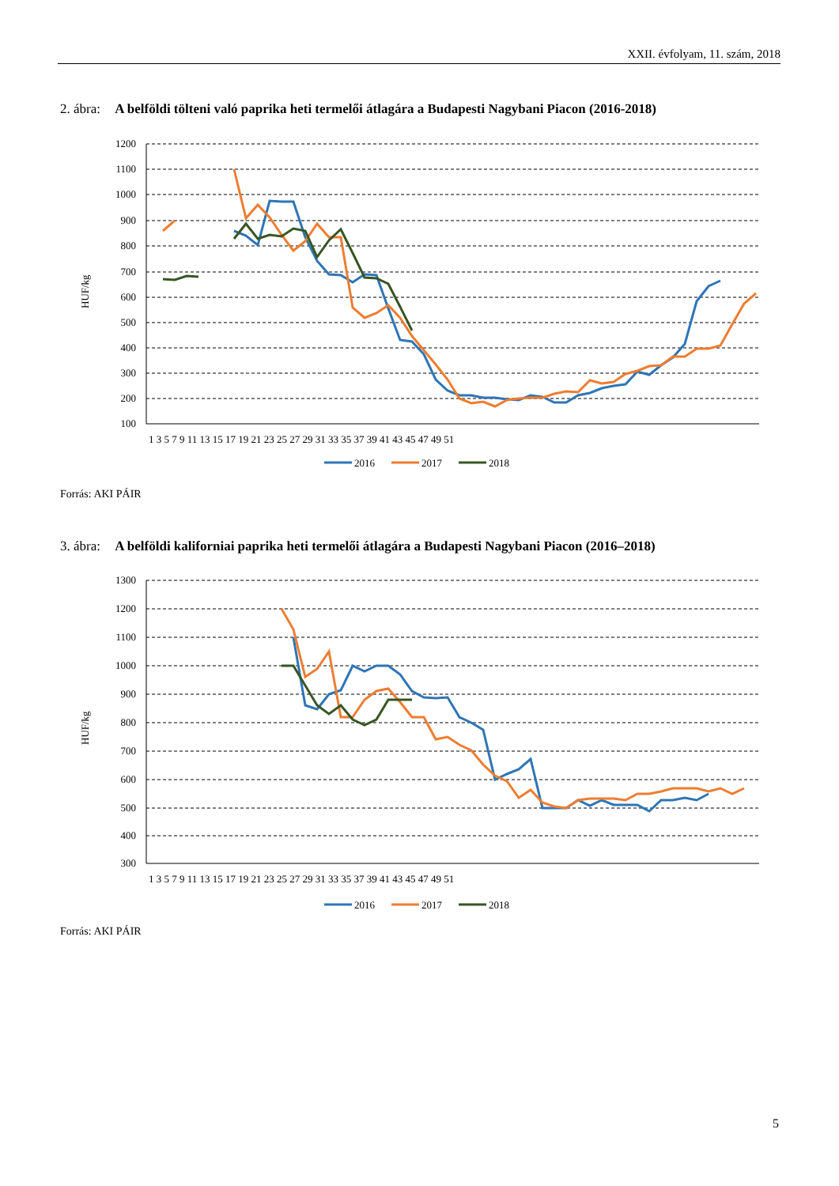XXII. évfolyam, 11. szám, 2018
2. ábra: A belföldi tölteni való paprika heti termelői átlagára a Budapesti Nagybani Piacon (2016-2018)
1200
1100
1000
900
800
700
600
500
400
300
200
100
HUF/kg
1 3 5 7 9 11 13 15 17 19 21 23 25 27 29 31 33 35 37 39 41 43 45 47 49 51
2016
2017
2018
Forrás: AKI PÁIR
3. ábra: A belföldi kaliforniai paprika heti termelői átlagára a Budapesti Nagybani Piacon (2016–2018)
1300
1200
1100
1000
900
800
700
600
500
400
300
HUF/kg
1 3 5 7 9 11 13 15 17 19 21 23 25 27 29 31 33 35 37 39 41 43 45 47 49 51
2016
2017
2018
Forrás: AKI PÁIR
5